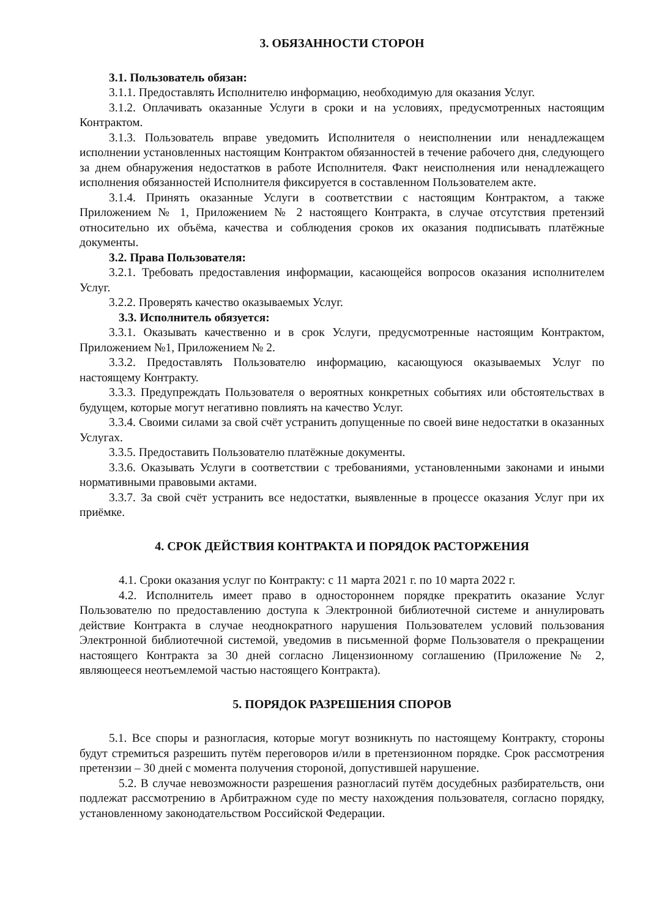3. ОБЯЗАННОСТИ СТОРОН
3.1. Пользователь обязан:
3.1.1. Предоставлять Исполнителю информацию, необходимую для оказания Услуг.
3.1.2. Оплачивать оказанные Услуги в сроки и на условиях, предусмотренных настоящим Контрактом.
3.1.3. Пользователь вправе уведомить Исполнителя о неисполнении или ненадлежащем исполнении установленных настоящим Контрактом обязанностей в течение рабочего дня, следующего за днем обнаружения недостатков в работе Исполнителя. Факт неисполнения или ненадлежащего исполнения обязанностей Исполнителя фиксируется в составленном Пользователем акте.
3.1.4. Принять оказанные Услуги в соответствии с настоящим Контрактом, а также Приложением № 1, Приложением № 2 настоящего Контракта, в случае отсутствия претензий относительно их объёма, качества и соблюдения сроков их оказания подписывать платёжные документы.
3.2. Права Пользователя:
3.2.1. Требовать предоставления информации, касающейся вопросов оказания исполнителем Услуг.
3.2.2. Проверять качество оказываемых Услуг.
3.3. Исполнитель обязуется:
3.3.1. Оказывать качественно и в срок Услуги, предусмотренные настоящим Контрактом, Приложением №1, Приложением № 2.
3.3.2. Предоставлять Пользователю информацию, касающуюся оказываемых Услуг по настоящему Контракту.
3.3.3. Предупреждать Пользователя о вероятных конкретных событиях или обстоятельствах в будущем, которые могут негативно повлиять на качество Услуг.
3.3.4. Своими силами за свой счёт устранить допущенные по своей вине недостатки в оказанных Услугах.
3.3.5. Предоставить Пользователю платёжные документы.
3.3.6. Оказывать Услуги в соответствии с требованиями, установленными законами и иными нормативными правовыми актами.
3.3.7. За свой счёт устранить все недостатки, выявленные в процессе оказания Услуг при их приёмке.
4. СРОК ДЕЙСТВИЯ КОНТРАКТА И ПОРЯДОК РАСТОРЖЕНИЯ
4.1. Сроки оказания услуг по Контракту: с 11 марта 2021 г. по 10 марта 2022 г.
4.2. Исполнитель имеет право в одностороннем порядке прекратить оказание Услуг Пользователю по предоставлению доступа к Электронной библиотечной системе и аннулировать действие Контракта в случае неоднократного нарушения Пользователем условий пользования Электронной библиотечной системой, уведомив в письменной форме Пользователя о прекращении настоящего Контракта за 30 дней согласно Лицензионному соглашению (Приложение № 2, являющееся неотъемлемой частью настоящего Контракта).
5. ПОРЯДОК РАЗРЕШЕНИЯ СПОРОВ
5.1. Все споры и разногласия, которые могут возникнуть по настоящему Контракту, стороны будут стремиться разрешить путём переговоров и/или в претензионном порядке. Срок рассмотрения претензии – 30 дней с момента получения стороной, допустившей нарушение.
5.2. В случае невозможности разрешения разногласий путём досудебных разбирательств, они подлежат рассмотрению в Арбитражном суде по месту нахождения пользователя, согласно порядку, установленному законодательством Российской Федерации.